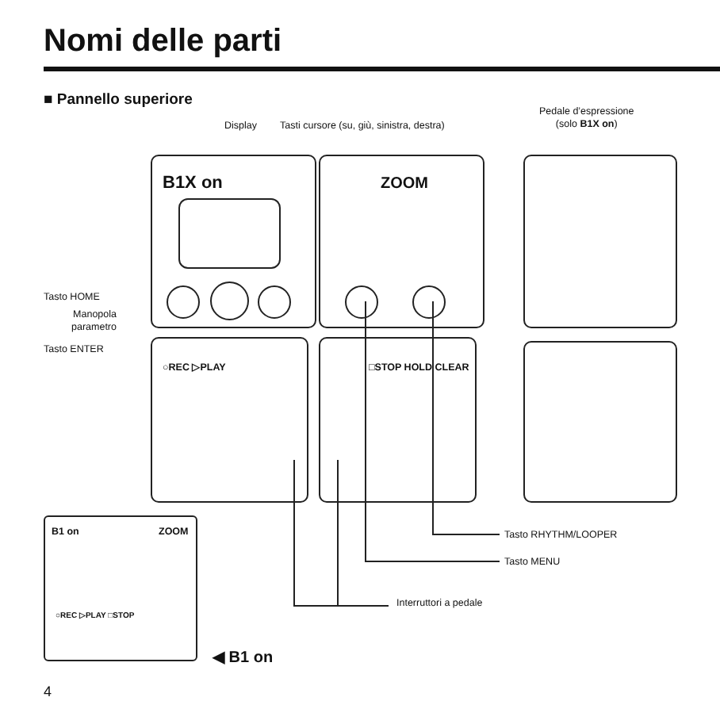Nomi delle parti
■ Pannello superiore
Display
Tasti cursore (su, giù, sinistra, destra)
Pedale d’espressione
(solo B1X on)
B1X on ZOOM
○REC ▷PLAY □STOP HOLD CLEAR
Tasto HOME
Manopola
parametro
Tasto ENTER
Tasto RHYTHM/LOOPER
Tasto MENU
Interruttori a pedale
B1 on ZOOM
○REC ▷PLAY □STOP
◀ B1 on
4